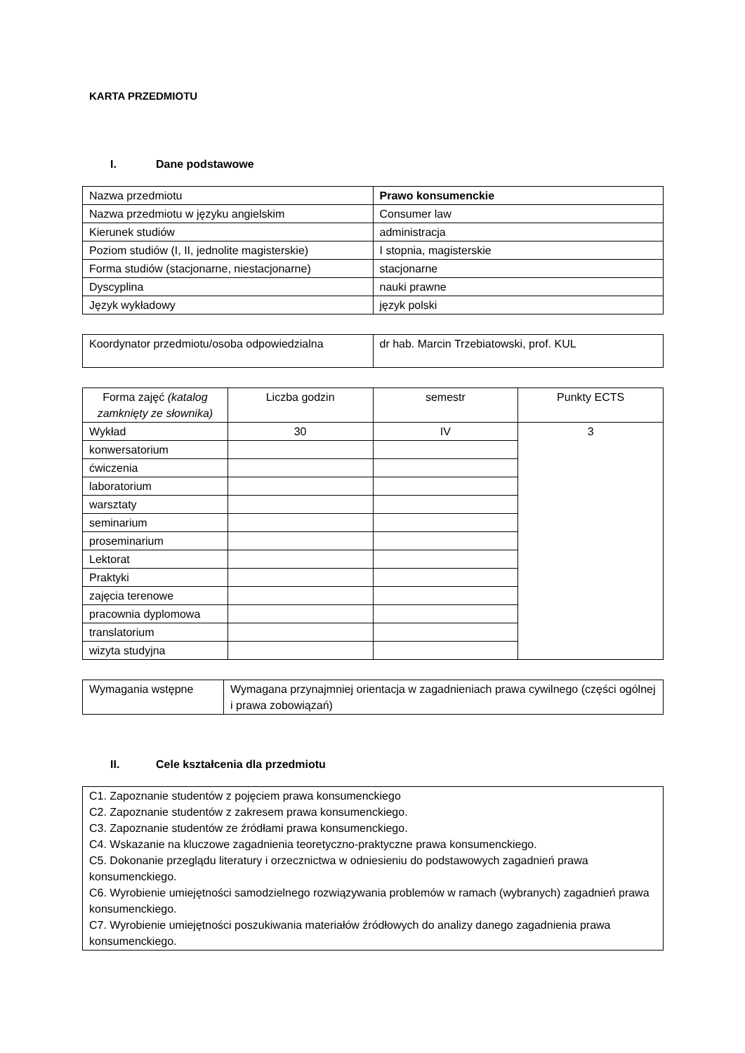KARTA PRZEDMIOTU
I. Dane podstawowe
| Nazwa przedmiotu | Prawo konsumenckie |
| Nazwa przedmiotu w języku angielskim | Consumer law |
| Kierunek studiów | administracja |
| Poziom studiów (I, II, jednolite magisterskie) | I stopnia, magisterskie |
| Forma studiów (stacjonarne, niestacjonarne) | stacjonarne |
| Dyscyplina | nauki prawne |
| Język wykładowy | język polski |
| Koordynator przedmiotu/osoba odpowiedzialna | dr hab. Marcin Trzebiatowski, prof. KUL |
| Forma zajęć (katalog zamknięty ze słownika) | Liczba godzin | semestr | Punkty ECTS |
| --- | --- | --- | --- |
| Wykład | 30 | IV | 3 |
| konwersatorium | | | |
| ćwiczenia | | | |
| laboratorium | | | |
| warsztaty | | | |
| seminarium | | | |
| proseminarium | | | |
| Lektorat | | | |
| Praktyki | | | |
| zajęcia terenowe | | | |
| pracownia dyplomowa | | | |
| translatorium | | | |
| wizyta studyjna | | | |
| Wymagania wstępne | Wymagana przynajmniej orientacja w zagadnieniach prawa cywilnego (części ogólnej i prawa zobowiązań) |
II. Cele kształcenia dla przedmiotu
| C1. Zapoznanie studentów z pojęciem prawa konsumenckiego C2. Zapoznanie studentów z zakresem prawa konsumenckiego. C3. Zapoznanie studentów ze źródłami prawa konsumenckiego. C4. Wskazanie na kluczowe zagadnienia teoretyczno-praktyczne prawa konsumenckiego. C5. Dokonanie przeglądu literatury i orzecznictwa w odniesieniu do podstawowych zagadnień prawa konsumenckiego. C6. Wyrobienie umiejętności samodzielnego rozwiązywania problemów w ramach (wybranych) zagadnień prawa konsumenckiego. C7. Wyrobienie umiejętności poszukiwania materiałów źródłowych do analizy danego zagadnienia prawa konsumenckiego. |